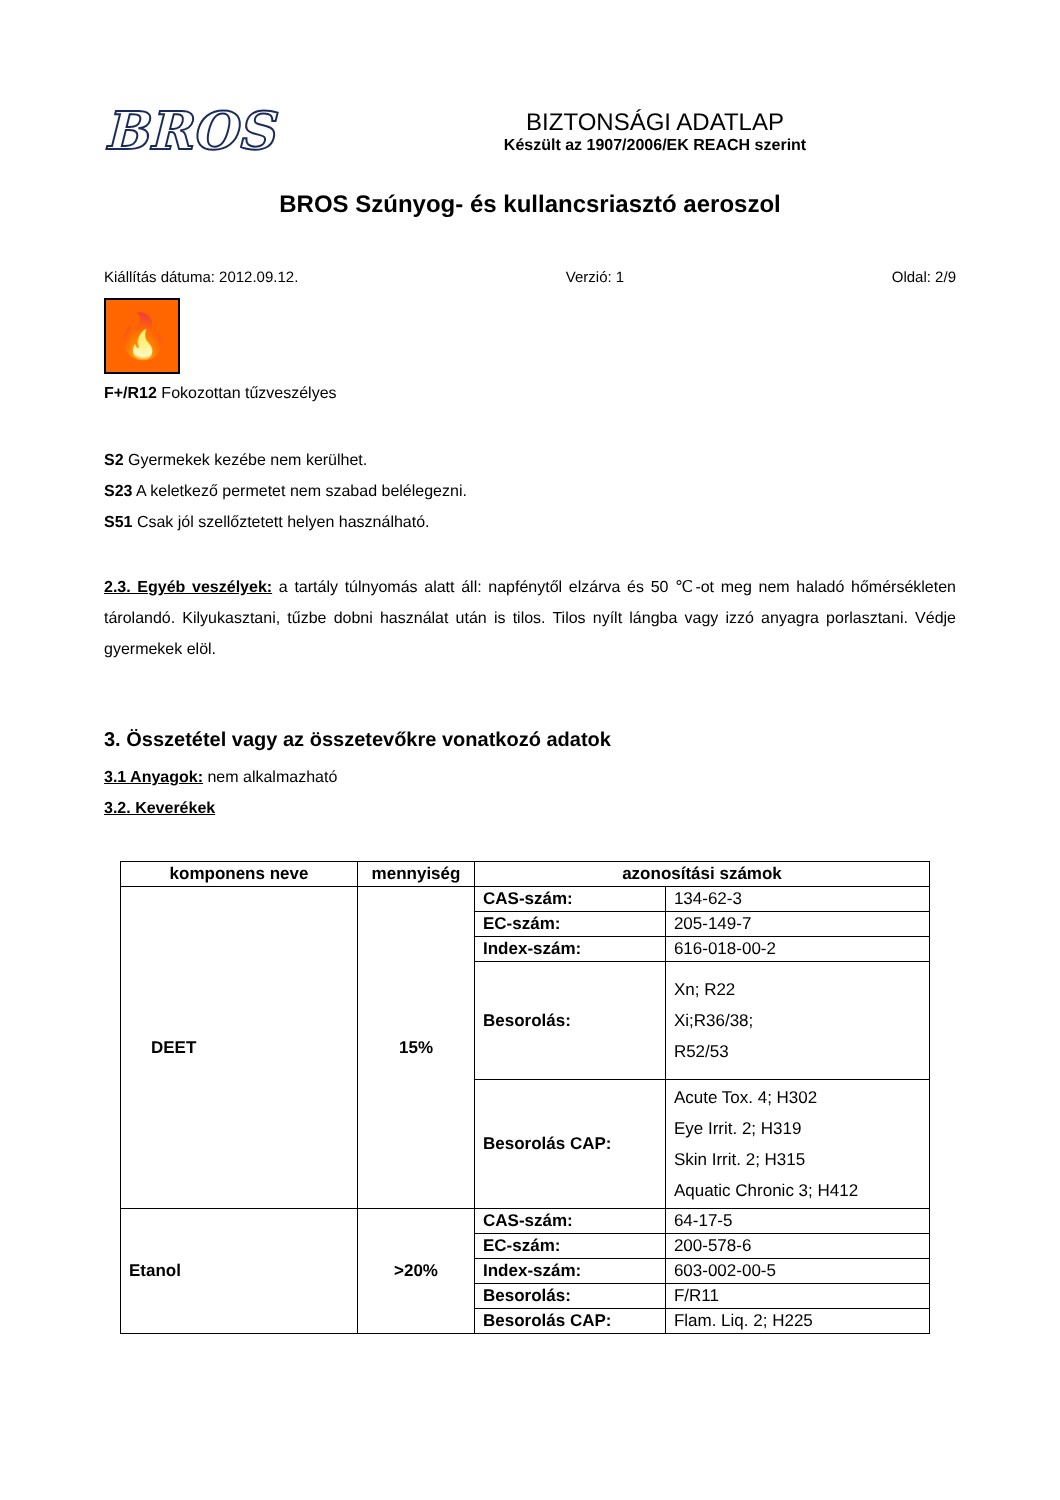BROS
BIZTONSÁGI ADATLAP
Készült az 1907/2006/EK REACH szerint
BROS Szúnyog- és kullancsriasztó aeroszol
Kiállítás dátuma: 2012.09.12. Verzió: 1 Oldal: 2/9
🔥
F+/R12 Fokozottan tűzveszélyes
S2 Gyermekek kezébe nem kerülhet.
S23 A keletkező permetet nem szabad belélegezni.
S51 Csak jól szellőztetett helyen használható.
2.3. Egyéb veszélyek: a tartály túlnyomás alatt áll: napfénytől elzárva és 50 ℃-ot meg nem haladó hőmérsékleten tárolandó. Kilyukasztani, tűzbe dobni használat után is tilos. Tilos nyílt lángba vagy izzó anyagra porlasztani. Védje gyermekek elöl.
3. Összetétel vagy az összetevőkre vonatkozó adatok
3.1 Anyagok: nem alkalmazható
3.2. Keverékek
| komponens neve | mennyiség | azonosítási számok | |
| --- | --- | --- | --- |
| DEET | 15% | CAS-szám: | 134-62-3 |
| | | EC-szám: | 205-149-7 |
| | | Index-szám: | 616-018-00-2 |
| | | Besorolás: | Xn; R22 Xi;R36/38; R52/53 |
| | | Besorolás CAP: | Acute Tox. 4; H302 Eye Irrit. 2; H319 Skin Irrit. 2; H315 Aquatic Chronic 3; H412 |
| Etanol | >20% | CAS-szám: | 64-17-5 |
| | | EC-szám: | 200-578-6 |
| | | Index-szám: | 603-002-00-5 |
| | | Besorolás: | F/R11 |
| | | Besorolás CAP: | Flam. Liq. 2; H225 |